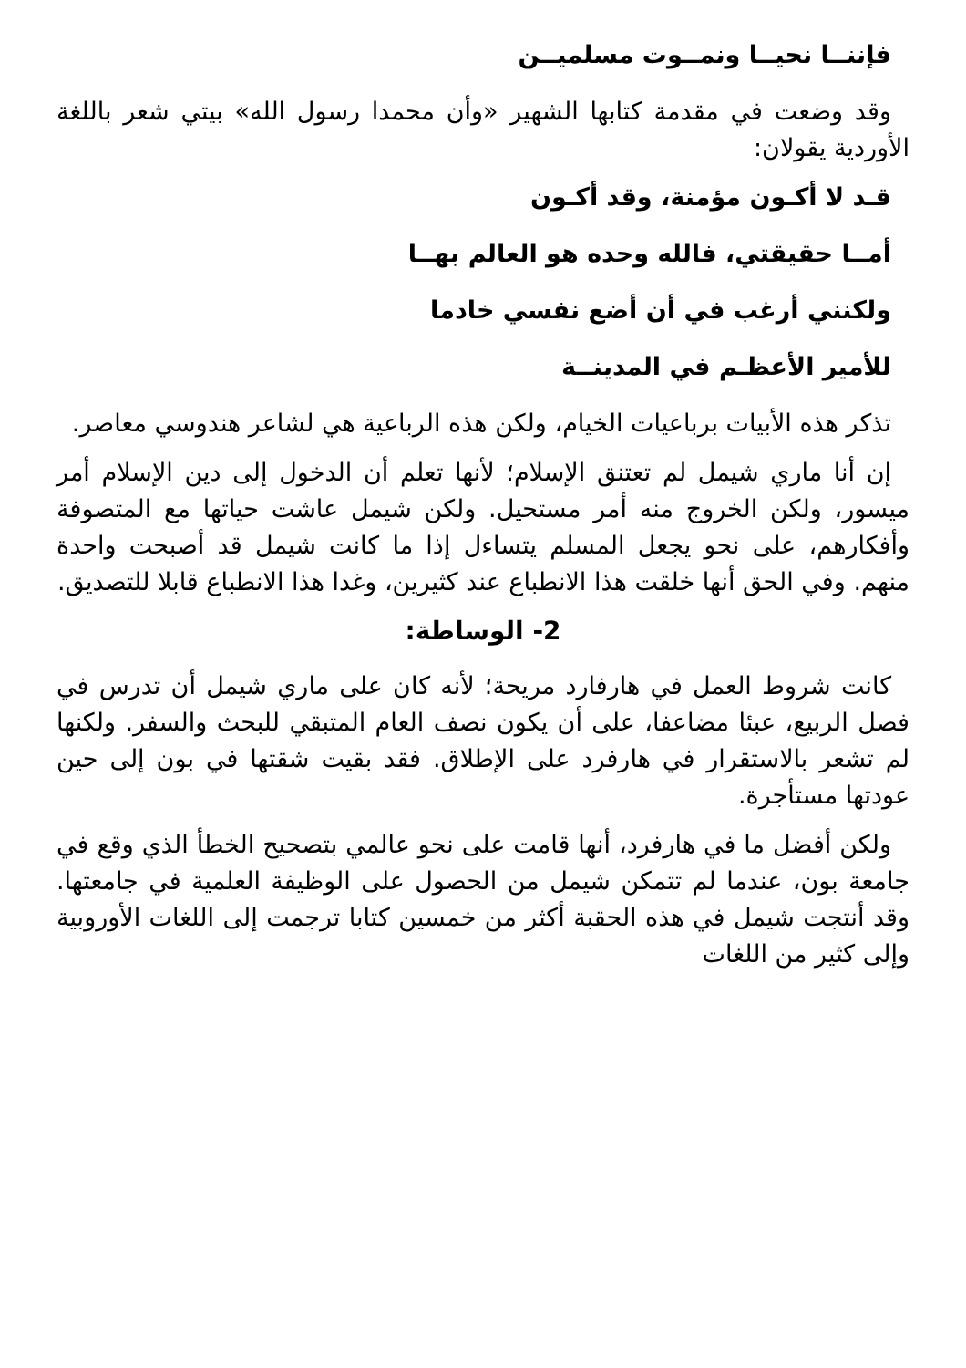فإننــا نحيــا ونمــوت مسلميــن
وقد وضعت في مقدمة كتابها الشهير «وأن محمدا رسول الله» بيتي شعر باللغة الأوردية يقولان:
قـد لا أكـون مؤمنة، وقد أكـون
أمــا حقيقتي، فالله وحده هو العالم بهــا
ولكنني أرغب في أن أضع نفسي خادما
للأمير الأعظـم في المدينــة
تذكر هذه الأبيات برباعيات الخيام، ولكن هذه الرباعية هي لشاعر هندوسي معاصر.
إن أنا ماري شيمل لم تعتنق الإسلام؛ لأنها تعلم أن الدخول إلى دين الإسلام أمر ميسور، ولكن الخروج منه أمر مستحيل. ولكن شيمل عاشت حياتها مع المتصوفة وأفكارهم، على نحو يجعل المسلم يتساءل إذا ما كانت شيمل قد أصبحت واحدة منهم. وفي الحق أنها خلقت هذا الانطباع عند كثيرين، وغدا هذا الانطباع قابلا للتصديق.
2- الوساطة:
كانت شروط العمل في هارفارد مريحة؛ لأنه كان على ماري شيمل أن تدرس في فصل الربيع، عبئا مضاعفا، على أن يكون نصف العام المتبقي للبحث والسفر. ولكنها لم تشعر بالاستقرار في هارفرد على الإطلاق. فقد بقيت شقتها في بون إلى حين عودتها مستأجرة.
ولكن أفضل ما في هارفرد، أنها قامت على نحو عالمي بتصحيح الخطأ الذي وقع في جامعة بون، عندما لم تتمكن شيمل من الحصول على الوظيفة العلمية في جامعتها. وقد أنتجت شيمل في هذه الحقبة أكثر من خمسين كتابا ترجمت إلى اللغات الأوروبية وإلى كثير من اللغات